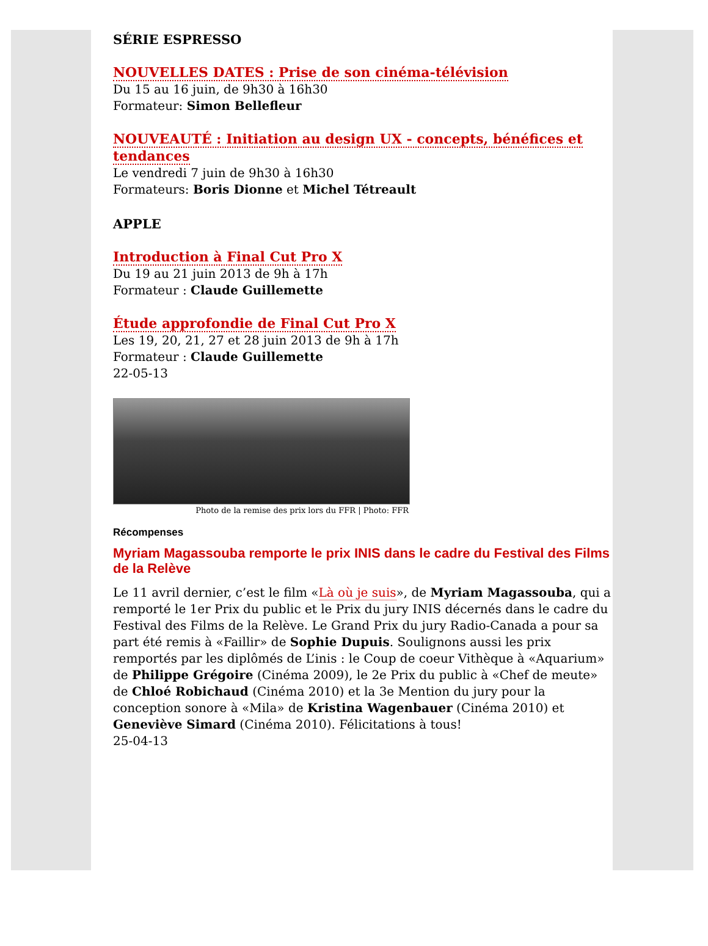SÉRIE ESPRESSO
NOUVELLES DATES : Prise de son cinéma-télévision
Du 15 au 16 juin, de 9h30 à 16h30
Formateur: Simon Bellefleur
NOUVEAUTÉ : Initiation au design UX - concepts, bénéfices et tendances
Le vendredi 7 juin de 9h30 à 16h30
Formateurs: Boris Dionne et Michel Tétreault
APPLE
Introduction à Final Cut Pro X
Du 19 au 21 juin 2013 de 9h à 17h
Formateur : Claude Guillemette
Étude approfondie de Final Cut Pro X
Les 19, 20, 21, 27 et 28 juin 2013 de 9h à 17h
Formateur : Claude Guillemette
22-05-13
Photo de la remise des prix lors du FFR | Photo: FFR
Récompenses
Myriam Magassouba remporte le prix INIS dans le cadre du Festival des Films de la Relève
Le 11 avril dernier, c’est le film «Là où je suis», de Myriam Magassouba, qui a remporté le 1er Prix du public et le Prix du jury INIS décernés dans le cadre du Festival des Films de la Relève. Le Grand Prix du jury Radio-Canada a pour sa part été remis à «Faillir» de Sophie Dupuis. Soulignons aussi les prix remportés par les diplômés de L’inis : le Coup de coeur Vithèque à «Aquarium» de Philippe Grégoire (Cinéma 2009), le 2e Prix du public à «Chef de meute» de Chloé Robichaud (Cinéma 2010) et la 3e Mention du jury pour la conception sonore à «Mila» de Kristina Wagenbauer (Cinéma 2010) et Geneviève Simard (Cinéma 2010). Félicitations à tous!
25-04-13